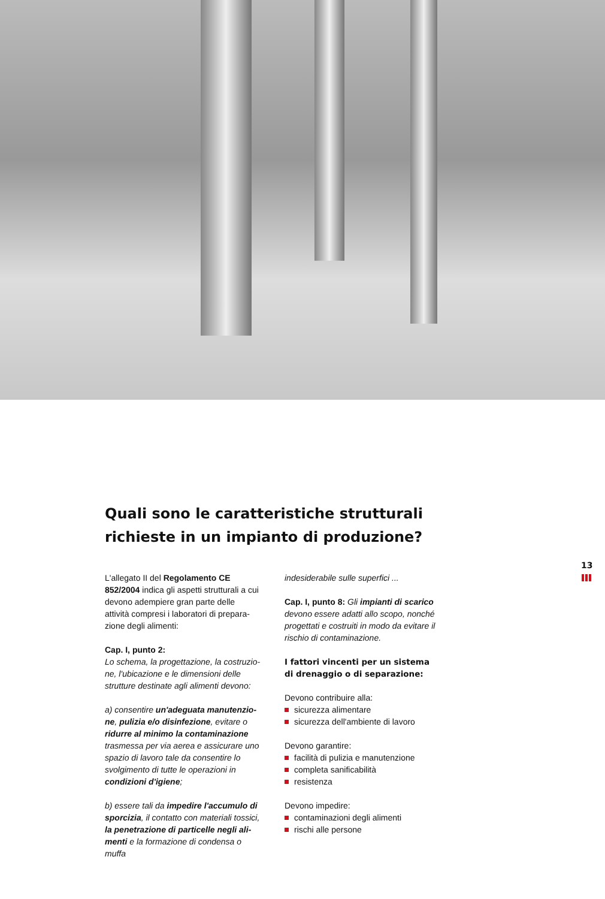Quali sono le caratteristiche strutturali richieste in un impianto di produzione?
13
L'allegato II del Regolamento CE 852/2004 indica gli aspetti strutturali a cui devono adempiere gran parte delle attività compresi i laboratori di prepara­zione degli alimenti:
Cap. I, punto 2:
Lo schema, la progettazione, la costruzio­ne, l'ubicazione e le dimensioni delle struttu­re destinate agli alimenti devono:
a) consentire un'adeguata manutenzio­ne, pulizia e/o disinfezione, evitare o ridurre al minimo la contaminazione trasmessa per via aerea e assicurare uno spazio di lavoro tale da consentire lo svolgi­mento di tutte le operazioni in condizioni d'igiene;
b) essere tali da impedire l'accumulo di sporcizia, il contatto con materiali tossici, la penetrazione di particelle negli ali­menti e la formazione di condensa o muffa
indesiderabile sulle superfici ...
Cap. I, punto 8: Gli impianti di scarico devono essere adatti allo scopo, nonché progettati e costruiti in modo da evitare il rischio di contaminazione.
I fattori vincenti per un sistema di drenaggio o di separazione:
Devono contribuire alla:
sicurezza alimentare
sicurezza dell'ambiente di lavoro
Devono garantire:
facilità di pulizia e manutenzione
completa sanificabilità
resistenza
Devono impedire:
contaminazioni degli alimenti
rischi alle persone